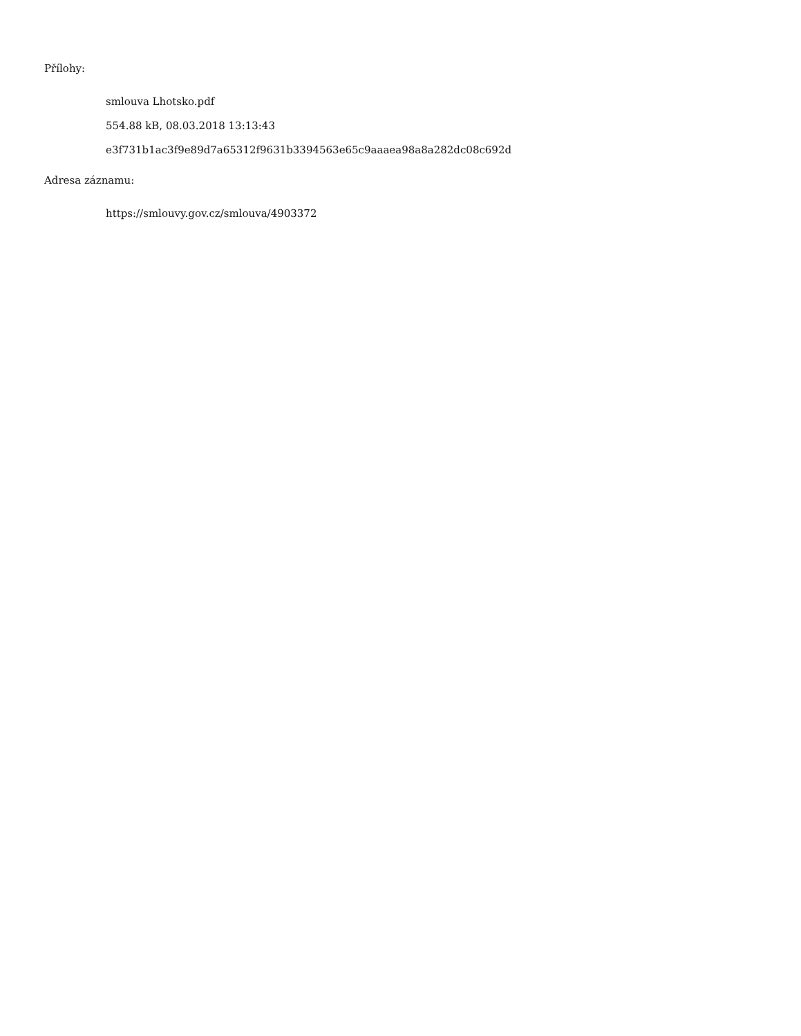Přílohy:
smlouva Lhotsko.pdf
554.88 kB, 08.03.2018 13:13:43
e3f731b1ac3f9e89d7a65312f9631b3394563e65c9aaaea98a8a282dc08c692d
Adresa záznamu:
https://smlouvy.gov.cz/smlouva/4903372